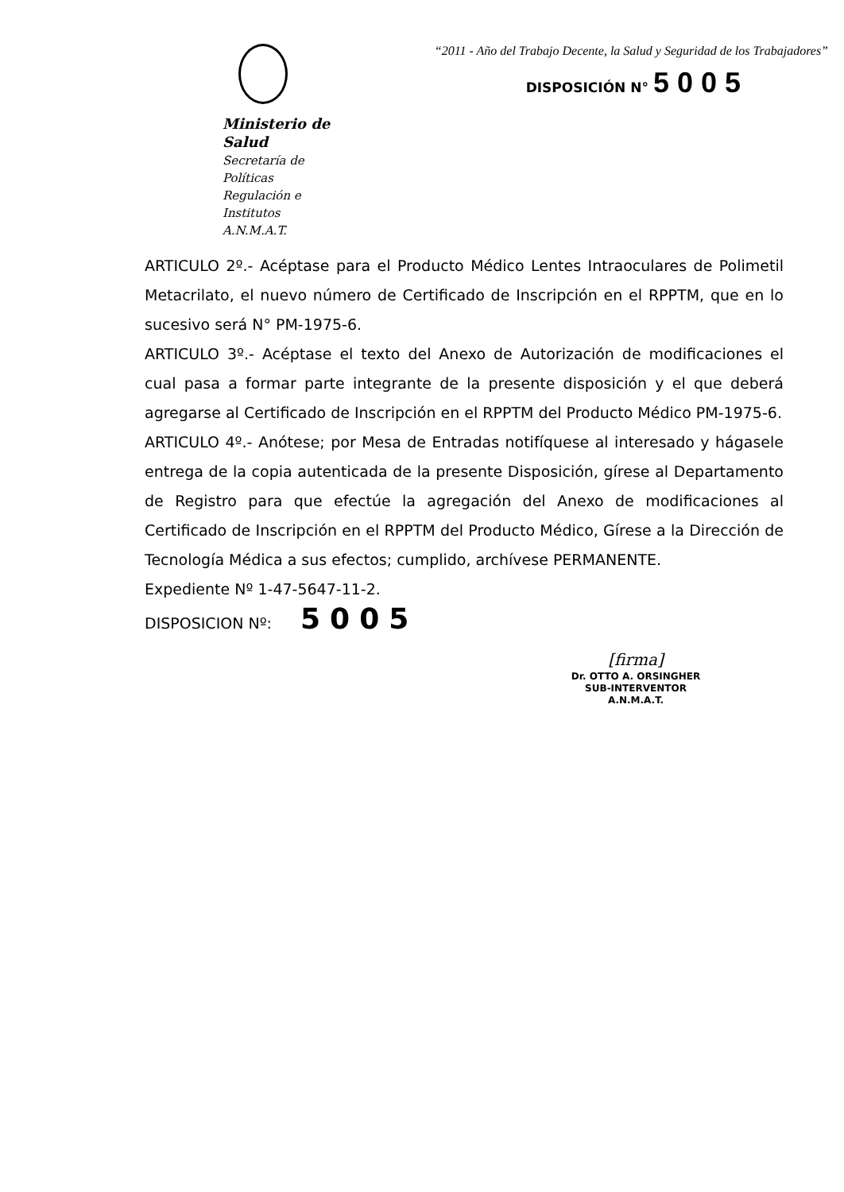Ministerio de Salud
Secretaría de Políticas
Regulación e Institutos
A.N.M.A.T.
“2011 - Año del Trabajo Decente, la Salud y Seguridad de los Trabajadores”
DISPOSICIÓN N° 5005
ARTICULO 2º.- Acéptase para el Producto Médico Lentes Intraoculares de Polimetil Metacrilato, el nuevo número de Certificado de Inscripción en el RPPTM, que en lo sucesivo será N° PM-1975-6.
ARTICULO 3º.- Acéptase el texto del Anexo de Autorización de modificaciones el cual pasa a formar parte integrante de la presente disposición y el que deberá agregarse al Certificado de Inscripción en el RPPTM del Producto Médico PM-1975-6.
ARTICULO 4º.- Anótese; por Mesa de Entradas notifíquese al interesado y hágasele entrega de la copia autenticada de la presente Disposición, gírese al Departamento de Registro para que efectúe la agregación del Anexo de modificaciones al Certificado de Inscripción en el RPPTM del Producto Médico, Gírese a la Dirección de Tecnología Médica a sus efectos; cumplido, archívese PERMANENTE.
Expediente Nº 1-47-5647-11-2.
DISPOSICION Nº: 5005
[firma]
Dr. OTTO A. ORSINGHER
SUB-INTERVENTOR
A.N.M.A.T.